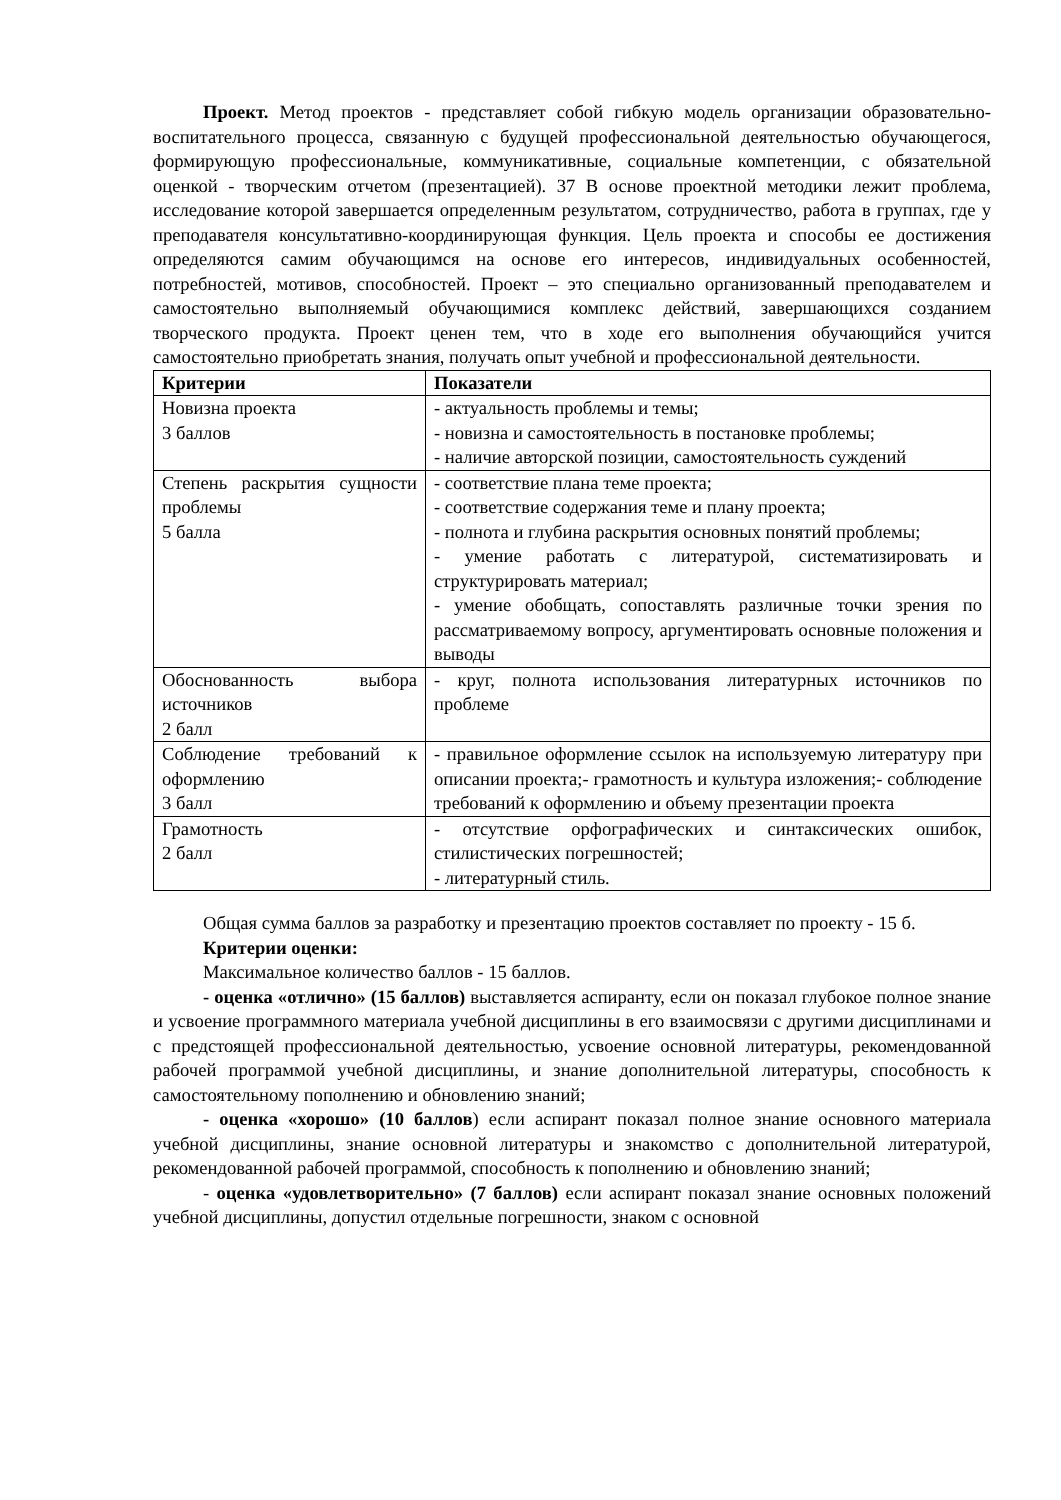Проект. Метод проектов - представляет собой гибкую модель организации образовательно-воспитательного процесса, связанную с будущей профессиональной деятельностью обучающегося, формирующую профессиональные, коммуникативные, социальные компетенции, с обязательной оценкой - творческим отчетом (презентацией). 37 В основе проектной методики лежит проблема, исследование которой завершается определенным результатом, сотрудничество, работа в группах, где у преподавателя консультативно-координирующая функция. Цель проекта и способы ее достижения определяются самим обучающимся на основе его интересов, индивидуальных особенностей, потребностей, мотивов, способностей. Проект – это специально организованный преподавателем и самостоятельно выполняемый обучающимися комплекс действий, завершающихся созданием творческого продукта. Проект ценен тем, что в ходе его выполнения обучающийся учится самостоятельно приобретать знания, получать опыт учебной и профессиональной деятельности.
| Критерии | Показатели |
| --- | --- |
| Новизна проекта 3 баллов | - актуальность проблемы и темы; - новизна и самостоятельность в постановке проблемы; - наличие авторской позиции, самостоятельность суждений |
| Степень раскрытия сущности проблемы 5 балла | - соответствие плана теме проекта; - соответствие содержания теме и плану проекта; - полнота и глубина раскрытия основных понятий проблемы; - умение работать с литературой, систематизировать и структурировать материал; - умение обобщать, сопоставлять различные точки зрения по рассматриваемому вопросу, аргументировать основные положения и выводы |
| Обоснованность выбора источников 2 балл | - круг, полнота использования литературных источников по проблеме |
| Соблюдение требований к оформлению 3 балл | - правильное оформление ссылок на используемую литературу при описании проекта;- грамотность и культура изложения;- соблюдение требований к оформлению и объему презентации проекта |
| Грамотность 2 балл | - отсутствие орфографических и синтаксических ошибок, стилистических погрешностей; - литературный стиль. |
Общая сумма баллов за разработку и презентацию проектов составляет по проекту - 15 б.
Критерии оценки:
Максимальное количество баллов - 15 баллов.
- оценка «отлично» (15 баллов) выставляется аспиранту, если он показал глубокое полное знание и усвоение программного материала учебной дисциплины в его взаимосвязи с другими дисциплинами и с предстоящей профессиональной деятельностью, усвоение основной литературы, рекомендованной рабочей программой учебной дисциплины, и знание дополнительной литературы, способность к самостоятельному пополнению и обновлению знаний;
- оценка «хорошо» (10 баллов) если аспирант показал полное знание основного материала учебной дисциплины, знание основной литературы и знакомство с дополнительной литературой, рекомендованной рабочей программой, способность к пополнению и обновлению знаний;
- оценка «удовлетворительно» (7 баллов) если аспирант показал знание основных положений учебной дисциплины, допустил отдельные погрешности, знаком с основной